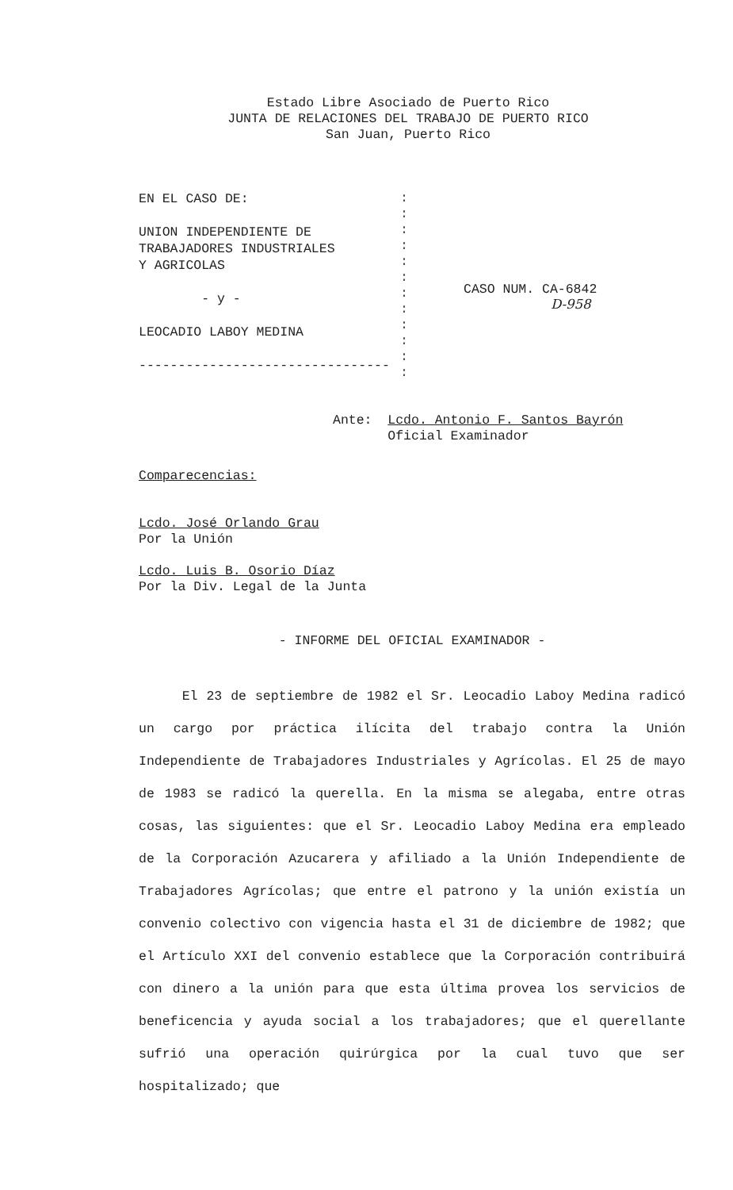Estado Libre Asociado de Puerto Rico
JUNTA DE RELACIONES DEL TRABAJO DE PUERTO RICO
San Juan, Puerto Rico
EN EL CASO DE:
UNION INDEPENDIENTE DE
TRABAJADORES INDUSTRIALES
Y AGRICOLAS
- y -
LEOCADIO LABOY MEDINA
--------------------------------
:
:
:
:
:
:
:
:
:
:
:
:
CASO NUM. CA-6842
D-958
Ante: Lcdo. Antonio F. Santos Bayrón
Oficial Examinador
Comparecencias:
Lcdo. José Orlando Grau
Por la Unión
Lcdo. Luis B. Osorio Díaz
Por la Div. Legal de la Junta
- INFORME DEL OFICIAL EXAMINADOR -
El 23 de septiembre de 1982 el Sr. Leocadio Laboy Medina radicó un cargo por práctica ilícita del trabajo contra la Unión Independiente de Trabajadores Industriales y Agrícolas. El 25 de mayo de 1983 se radicó la querella. En la misma se alegaba, entre otras cosas, las siguientes: que el Sr. Leocadio Laboy Medina era empleado de la Corporación Azucarera y afiliado a la Unión Independiente de Trabajadores Agrícolas; que entre el patrono y la unión existía un convenio colectivo con vigencia hasta el 31 de diciembre de 1982; que el Artículo XXI del convenio establece que la Corporación contribuirá con dinero a la unión para que esta última provea los servicios de beneficencia y ayuda social a los trabajadores; que el querellante sufrió una operación quirúrgica por la cual tuvo que ser hospitalizado; que